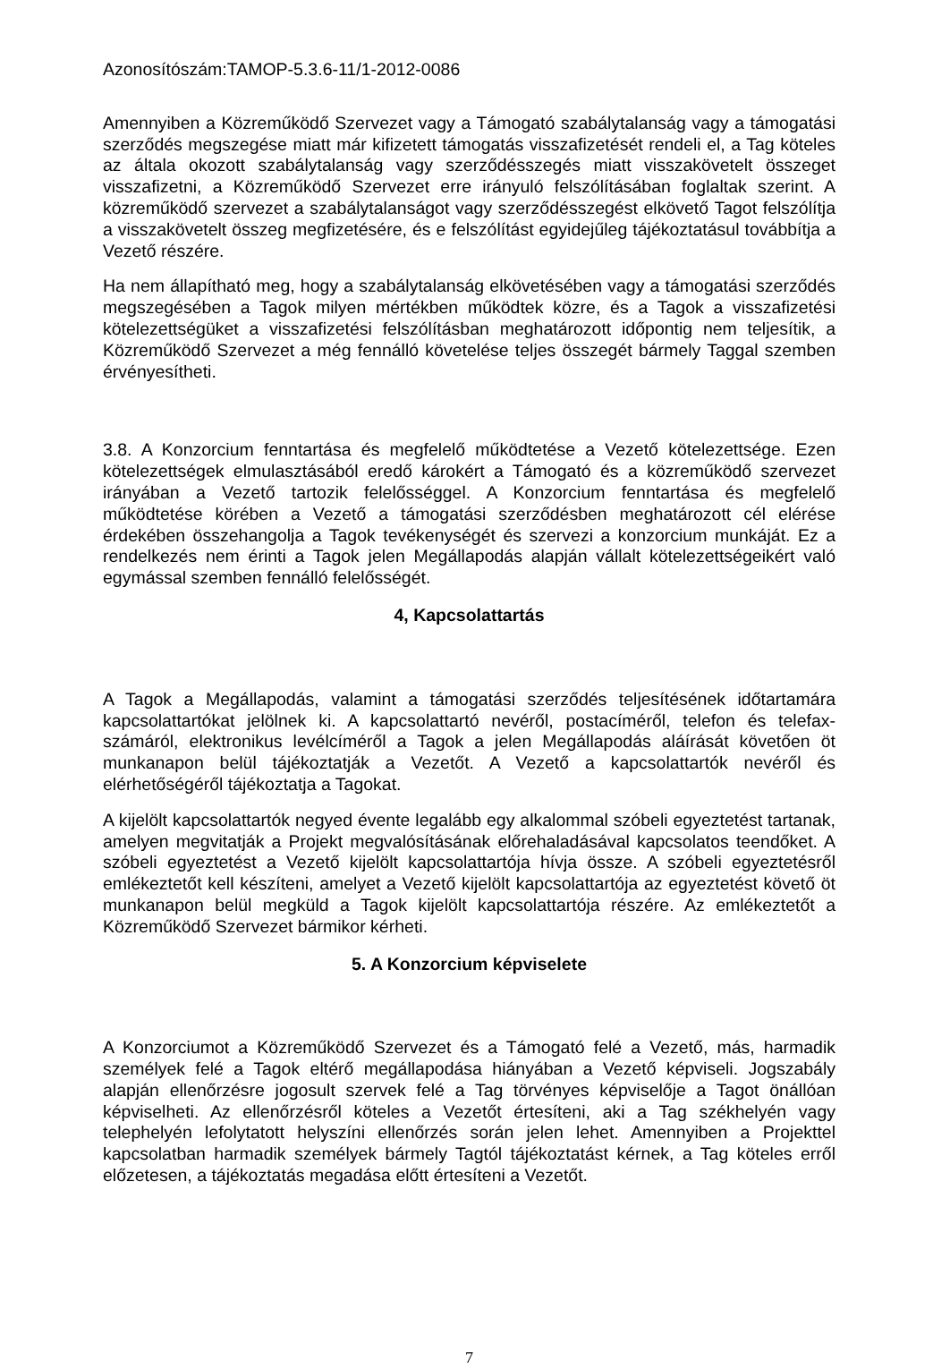Azonosítószám:TAMOP-5.3.6-11/1-2012-0086
Amennyiben a Közreműködő Szervezet vagy a Támogató szabálytalanság vagy a támogatási szerződés megszegése miatt már kifizetett támogatás visszafizetését rendeli el, a Tag köteles az általa okozott szabálytalanság vagy szerződésszegés miatt visszakövetelt összeget visszafizetni, a Közreműködő Szervezet erre irányuló felszólításában foglaltak szerint. A közreműködő szervezet a szabálytalanságot vagy szerződésszegést elkövető Tagot felszólítja a visszakövetelt összeg megfizetésére, és e felszólítást egyidejűleg tájékoztatásul továbbítja a Vezető részére.
Ha nem állapítható meg, hogy a szabálytalanság elkövetésében vagy a támogatási szerződés megszegésében a Tagok milyen mértékben működtek közre, és a Tagok a visszafizetési kötelezettségüket a visszafizetési felszólításban meghatározott időpontig nem teljesítik, a Közreműködő Szervezet a még fennálló követelése teljes összegét bármely Taggal szemben érvényesítheti.
3.8. A Konzorcium fenntartása és megfelelő működtetése a Vezető kötelezettsége. Ezen kötelezettségek elmulasztásából eredő károkért a Támogató és a közreműködő szervezet irányában a Vezető tartozik felelősséggel. A Konzorcium fenntartása és megfelelő működtetése körében a Vezető a támogatási szerződésben meghatározott cél elérése érdekében összehangolja a Tagok tevékenységét és szervezi a konzorcium munkáját. Ez a rendelkezés nem érinti a Tagok jelen Megállapodás alapján vállalt kötelezettségeikért való egymással szemben fennálló felelősségét.
4, Kapcsolattartás
A Tagok a Megállapodás, valamint a támogatási szerződés teljesítésének időtartamára kapcsolattartókat jelölnek ki. A kapcsolattartó nevéről, postacíméről, telefon és telefax-számáról, elektronikus levélcíméről a Tagok a jelen Megállapodás aláírását követően öt munkanapon belül tájékoztatják a Vezetőt. A Vezető a kapcsolattartók nevéről és elérhetőségéről tájékoztatja a Tagokat.
A kijelölt kapcsolattartók negyed évente legalább egy alkalommal szóbeli egyeztetést tartanak, amelyen megvitatják a Projekt megvalósításának előrehaladásával kapcsolatos teendőket. A szóbeli egyeztetést a Vezető kijelölt kapcsolattartója hívja össze. A szóbeli egyeztetésről emlékeztetőt kell készíteni, amelyet a Vezető kijelölt kapcsolattartója az egyeztetést követő öt munkanapon belül megküld a Tagok kijelölt kapcsolattartója részére. Az emlékeztetőt a Közreműködő Szervezet bármikor kérheti.
5. A Konzorcium képviselete
A Konzorciumot a Közreműködő Szervezet és a Támogató felé a Vezető, más, harmadik személyek felé a Tagok eltérő megállapodása hiányában a Vezető képviseli. Jogszabály alapján ellenőrzésre jogosult szervek felé a Tag törvényes képviselője a Tagot önállóan képviselheti. Az ellenőrzésről köteles a Vezetőt értesíteni, aki a Tag székhelyén vagy telephelyén lefolytatott helyszíni ellenőrzés során jelen lehet. Amennyiben a Projekttel kapcsolatban harmadik személyek bármely Tagtól tájékoztatást kérnek, a Tag köteles erről előzetesen, a tájékoztatás megadása előtt értesíteni a Vezetőt.
7